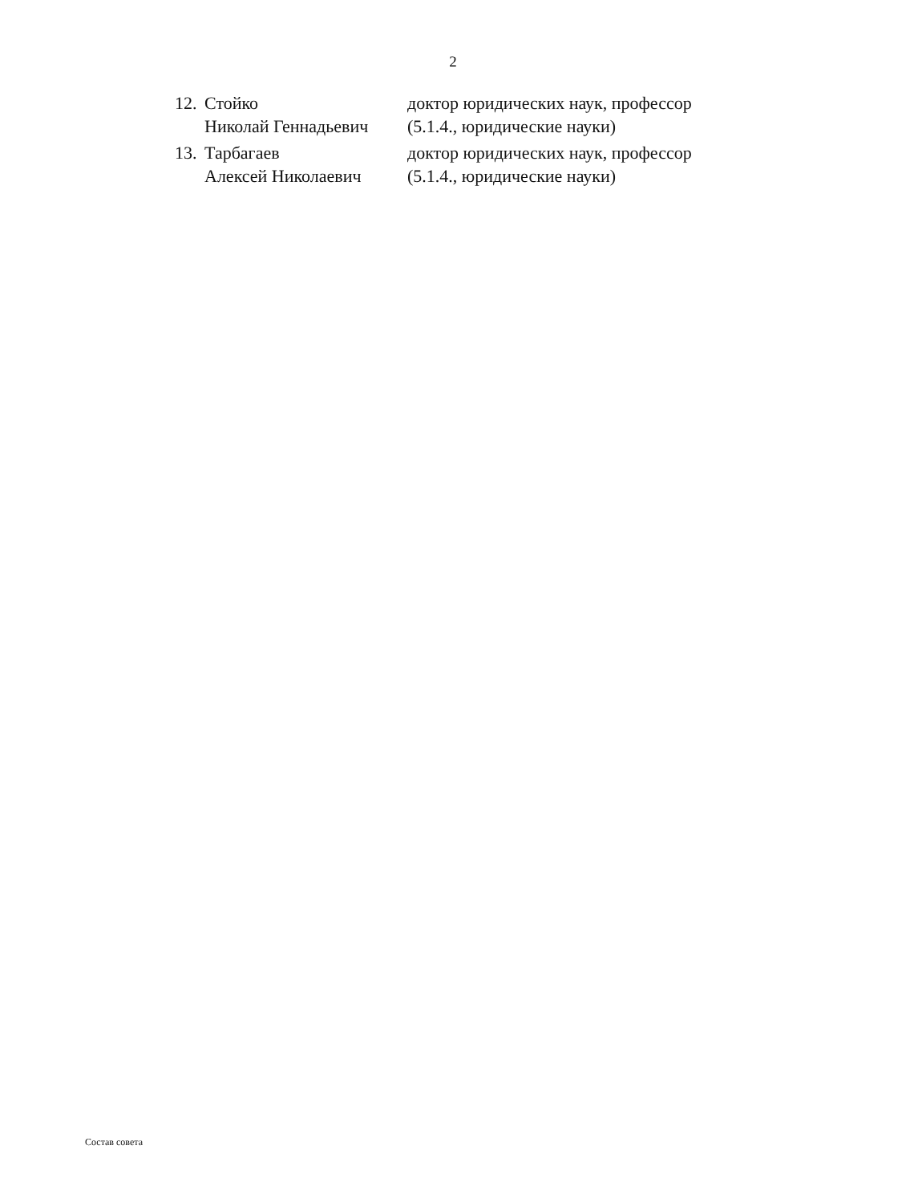2
12.
Стойко
Николай Геннадьевич
доктор юридических наук, профессор
(5.1.4., юридические науки)
13.
Тарбагаев
Алексей Николаевич
доктор юридических наук, профессор
(5.1.4., юридические науки)
Состав совета